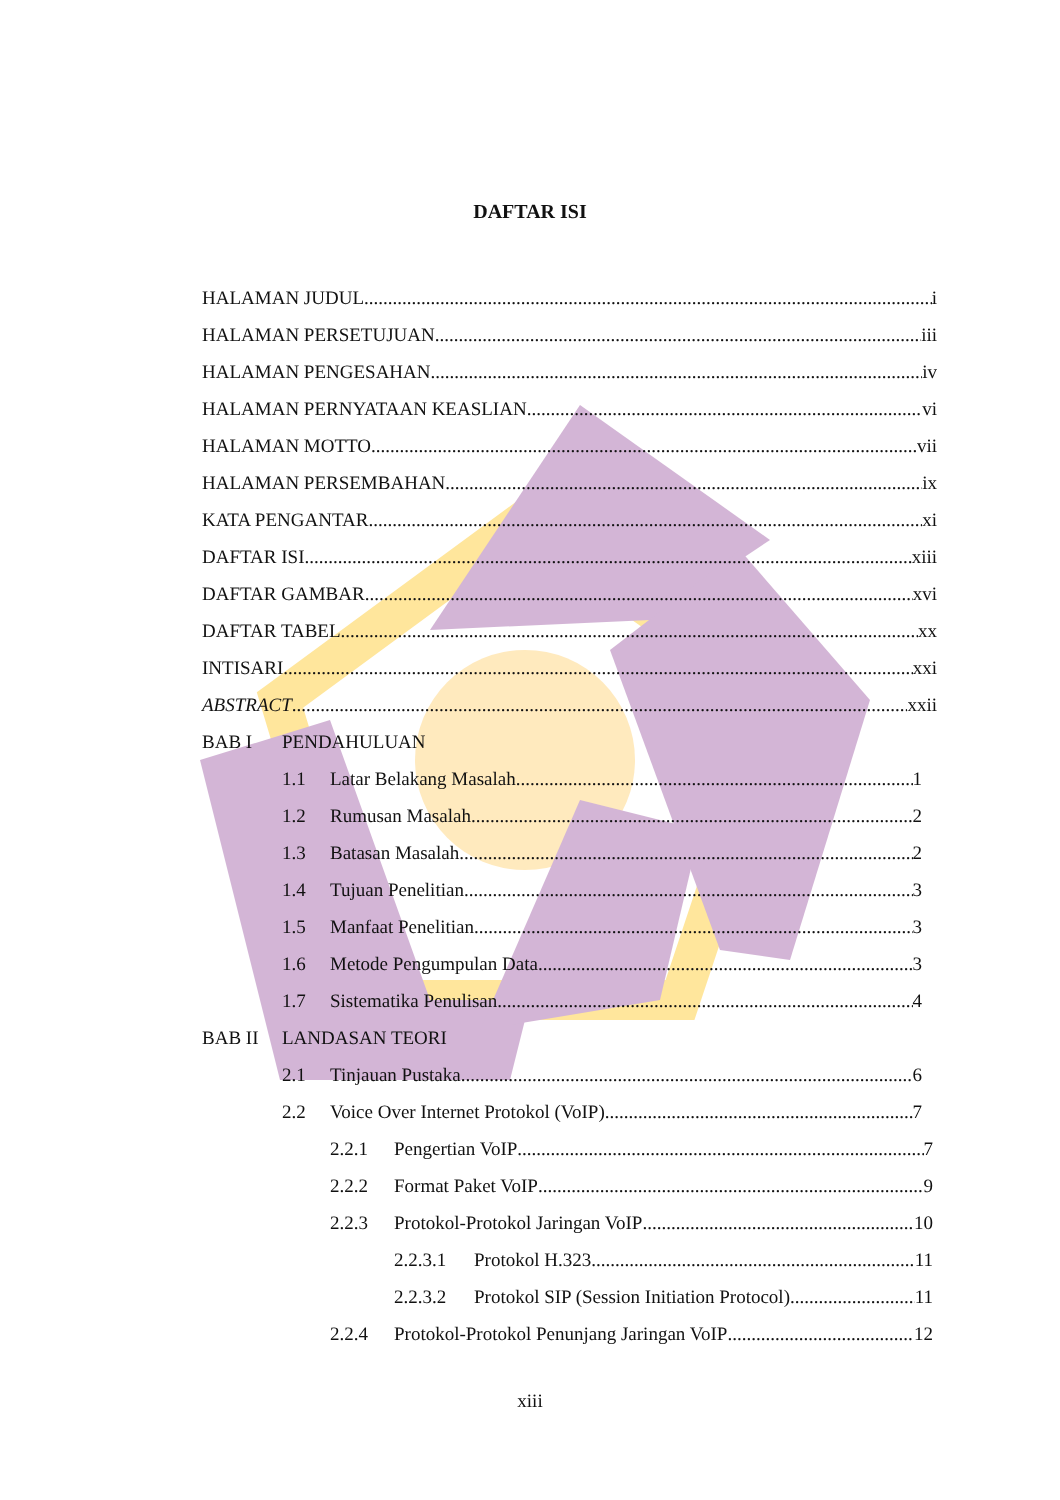DAFTAR ISI
HALAMAN JUDUL i
HALAMAN PERSETUJUAN iii
HALAMAN PENGESAHAN iv
HALAMAN PERNYATAAN KEASLIAN vi
HALAMAN MOTTO vii
HALAMAN PERSEMBAHAN ix
KATA PENGANTAR xi
DAFTAR ISI xiii
DAFTAR GAMBAR xvi
DAFTAR TABEL xx
INTISARI xxi
ABSTRACT xxii
BAB I PENDAHULUAN
1.1 Latar Belakang Masalah 1
1.2 Rumusan Masalah 2
1.3 Batasan Masalah 2
1.4 Tujuan Penelitian 3
1.5 Manfaat Penelitian 3
1.6 Metode Pengumpulan Data 3
1.7 Sistematika Penulisan 4
BAB II LANDASAN TEORI
2.1 Tinjauan Pustaka 6
2.2 Voice Over Internet Protokol (VoIP) 7
2.2.1 Pengertian VoIP 7
2.2.2 Format Paket VoIP 9
2.2.3 Protokol-Protokol Jaringan VoIP 10
2.2.3.1 Protokol H.323 11
2.2.3.2 Protokol SIP (Session Initiation Protocol) 11
2.2.4 Protokol-Protokol Penunjang Jaringan VoIP 12
xiii